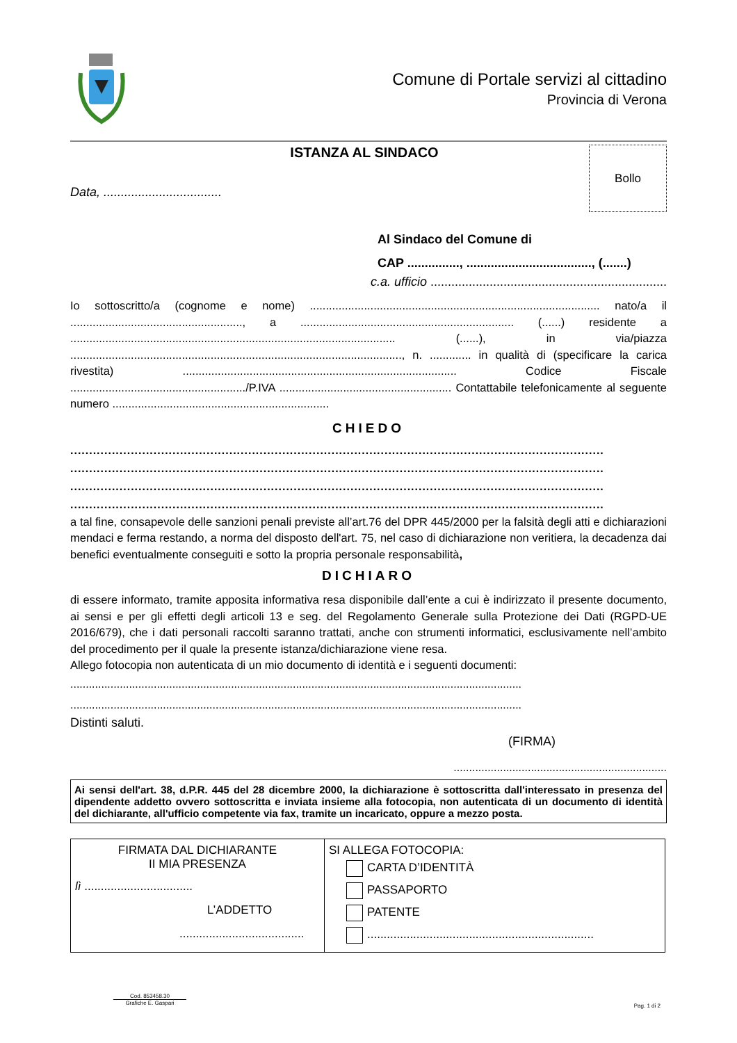Comune di Portale servizi al cittadino
Provincia di Verona
ISTANZA AL SINDACO
Data, ..................................
Bollo
Al Sindaco del Comune di
CAP ..............., ...................................., (.......)
c.a. ufficio ....................................................................
Io sottoscritto/a (cognome e nome) ........................................................................................... nato/a il ......................................................, a ................................................................... (......) residente a ...................................................................................................... (......), in via/piazza ........................................................................................................, n. ............. in qualità di (specificare la carica rivestita) ...................................................................................... Codice Fiscale ......................................................./P.IVA ...................................................... Contattabile telefonicamente al seguente numero ....................................................................
CHIEDO
.............................................................................................................................................
.............................................................................................................................................
.............................................................................................................................................
.............................................................................................................................................
a tal fine, consapevole delle sanzioni penali previste all’art.76 del DPR 445/2000 per la falsità degli atti e dichiarazioni mendaci e ferma restando, a norma del disposto dell'art. 75, nel caso di dichiarazione non veritiera, la decadenza dai benefici eventualmente conseguiti e sotto la propria personale responsabilità,
DICHIARO
di essere informato, tramite apposita informativa resa disponibile dall’ente a cui è indirizzato il presente documento, ai sensi e per gli effetti degli articoli 13 e seg. del Regolamento Generale sulla Protezione dei Dati (RGPD-UE 2016/679), che i dati personali raccolti saranno trattati, anche con strumenti informatici, esclusivamente nell’ambito del procedimento per il quale la presente istanza/dichiarazione viene resa.
Allego fotocopia non autenticata di un mio documento di identità e i seguenti documenti:
..................................................................................................................................................
..................................................................................................................................................
Distinti saluti.
(FIRMA)
.....................................................................
Ai sensi dell'art. 38, d.P.R. 445 del 28 dicembre 2000, la dichiarazione è sottoscritta dall'interessato in presenza del dipendente addetto ovvero sottoscritta e inviata insieme alla fotocopia, non autenticata di un documento di identità del dichiarante, all'ufficio competente via fax, tramite un incaricato, oppure a mezzo posta.
| FIRMATA DAL DICHIARANTE II MIA PRESENZA lì ................................. L’ADDETTO ...................................... | SI ALLEGA FOTOCOPIA: CARTA D’IDENTITÀ PASSAPORTO PATENTE ..................................................................... |
Cod. 853458.30
Grafiche E. Gaspari
Pag. 1 di 2